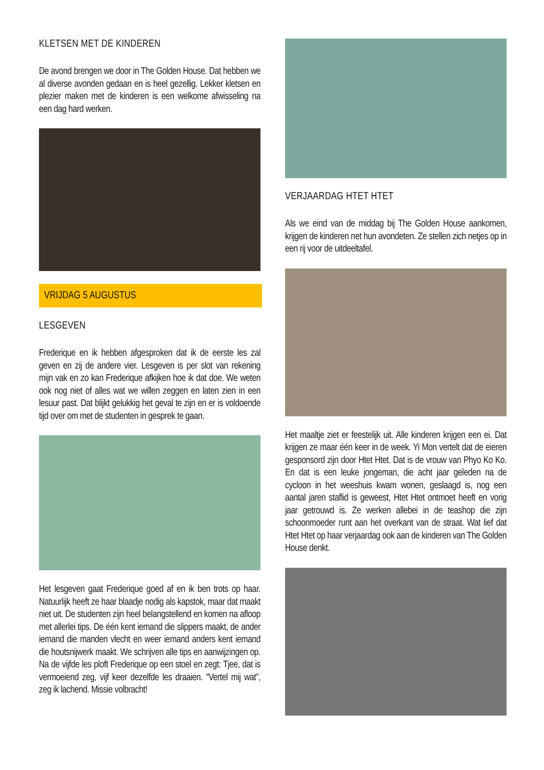KLETSEN MET DE KINDEREN
De avond brengen we door in The Golden House. Dat hebben we al diverse avonden gedaan en is heel gezellig. Lekker kletsen en plezier maken met de kinderen is een welkome afwisseling na een dag hard werken.
VRIJDAG 5 AUGUSTUS
LESGEVEN
Frederique en ik hebben afgesproken dat ik de eerste les zal geven en zij de andere vier. Lesgeven is per slot van rekening mijn vak en zo kan Frederique afkijken hoe ik dat doe. We weten ook nog niet of alles wat we willen zeggen en laten zien in een lesuur past. Dat blijkt gelukkig het geval te zijn en er is voldoende tijd over om met de studenten in gesprek te gaan.
Het lesgeven gaat Frederique goed af en ik ben trots op haar. Natuurlijk heeft ze haar blaadje nodig als kapstok, maar dat maakt niet uit. De studenten zijn heel belangstellend en komen na afloop met allerlei tips. De één kent iemand die slippers maakt, de ander iemand die manden vlecht en weer iemand anders kent iemand die houtsnijwerk maakt. We schrijven alle tips en aanwijzingen op. Na de vijfde les ploft Frederique op een stoel en zegt: Tjee, dat is vermoeiend zeg, vijf keer dezelfde les draaien. “Vertel mij wat”, zeg ik lachend. Missie volbracht!
VERJAARDAG HTET HTET
Als we eind van de middag bij The Golden House aankomen, krijgen de kinderen net hun avondeten. Ze stellen zich netjes op in een rij voor de uitdeeltafel.
Het maaltje ziet er feestelijk uit. Alle kinderen krijgen een ei. Dat krijgen ze maar één keer in de week. Yi Mon vertelt dat de eieren gesponsord zijn door Htet Htet. Dat is de vrouw van Phyo Ko Ko. En dat is een leuke jongeman, die acht jaar geleden na de cycloon in het weeshuis kwam wonen, geslaagd is, nog een aantal jaren staflid is geweest, Htet Htet ontmoet heeft en vorig jaar getrouwd is. Ze werken allebei in de teashop die zijn schoonmoeder runt aan het overkant van de straat. Wat lief dat Htet Htet op haar verjaardag ook aan de kinderen van The Golden House denkt.